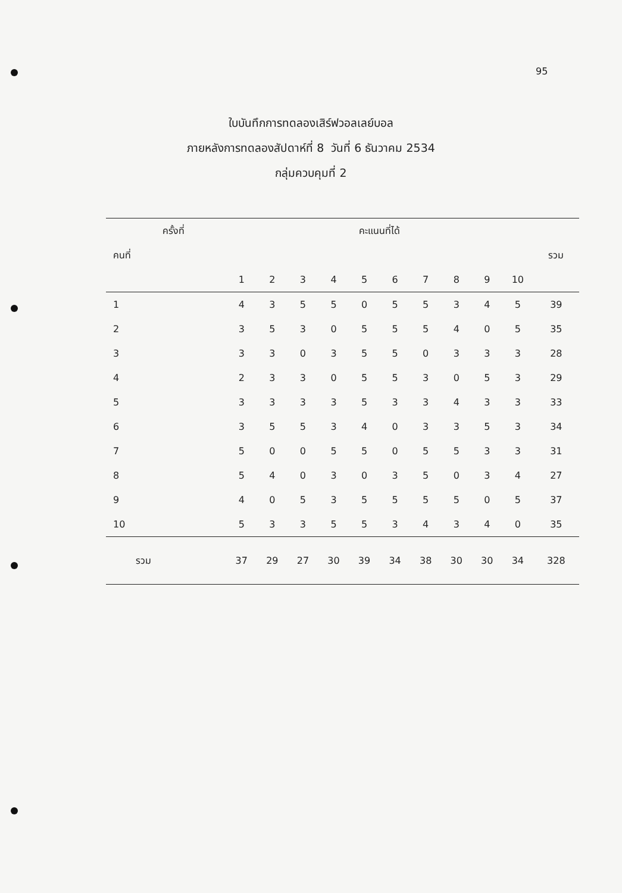95
ใบบันทึกการทดลองเสิร์ฟวอลเลย์บอล
ภายหลังการทดลองสัปดาห์ที่ 8 วันที่ 6 ธันวาคม 2534
กลุ่มควบคุมที่ 2
| ครั้งที่ | คะแนนที่ได้ | | | | | | | | | | |
| --- | --- | --- | --- | --- | --- | --- | --- | --- | --- | --- | --- |
| คนที่ | | | | | | | | | | | รวม |
| | 1 | 2 | 3 | 4 | 5 | 6 | 7 | 8 | 9 | 10 | |
| 1 | 4 | 3 | 5 | 5 | 0 | 5 | 5 | 3 | 4 | 5 | 39 |
| 2 | 3 | 5 | 3 | 0 | 5 | 5 | 5 | 4 | 0 | 5 | 35 |
| 3 | 3 | 3 | 0 | 3 | 5 | 5 | 0 | 3 | 3 | 3 | 28 |
| 4 | 2 | 3 | 3 | 0 | 5 | 5 | 3 | 0 | 5 | 3 | 29 |
| 5 | 3 | 3 | 3 | 3 | 5 | 3 | 3 | 4 | 3 | 3 | 33 |
| 6 | 3 | 5 | 5 | 3 | 4 | 0 | 3 | 3 | 5 | 3 | 34 |
| 7 | 5 | 0 | 0 | 5 | 5 | 0 | 5 | 5 | 3 | 3 | 31 |
| 8 | 5 | 4 | 0 | 3 | 0 | 3 | 5 | 0 | 3 | 4 | 27 |
| 9 | 4 | 0 | 5 | 3 | 5 | 5 | 5 | 5 | 0 | 5 | 37 |
| 10 | 5 | 3 | 3 | 5 | 5 | 3 | 4 | 3 | 4 | 0 | 35 |
| รวม | 37 | 29 | 27 | 30 | 39 | 34 | 38 | 30 | 30 | 34 | 328 |